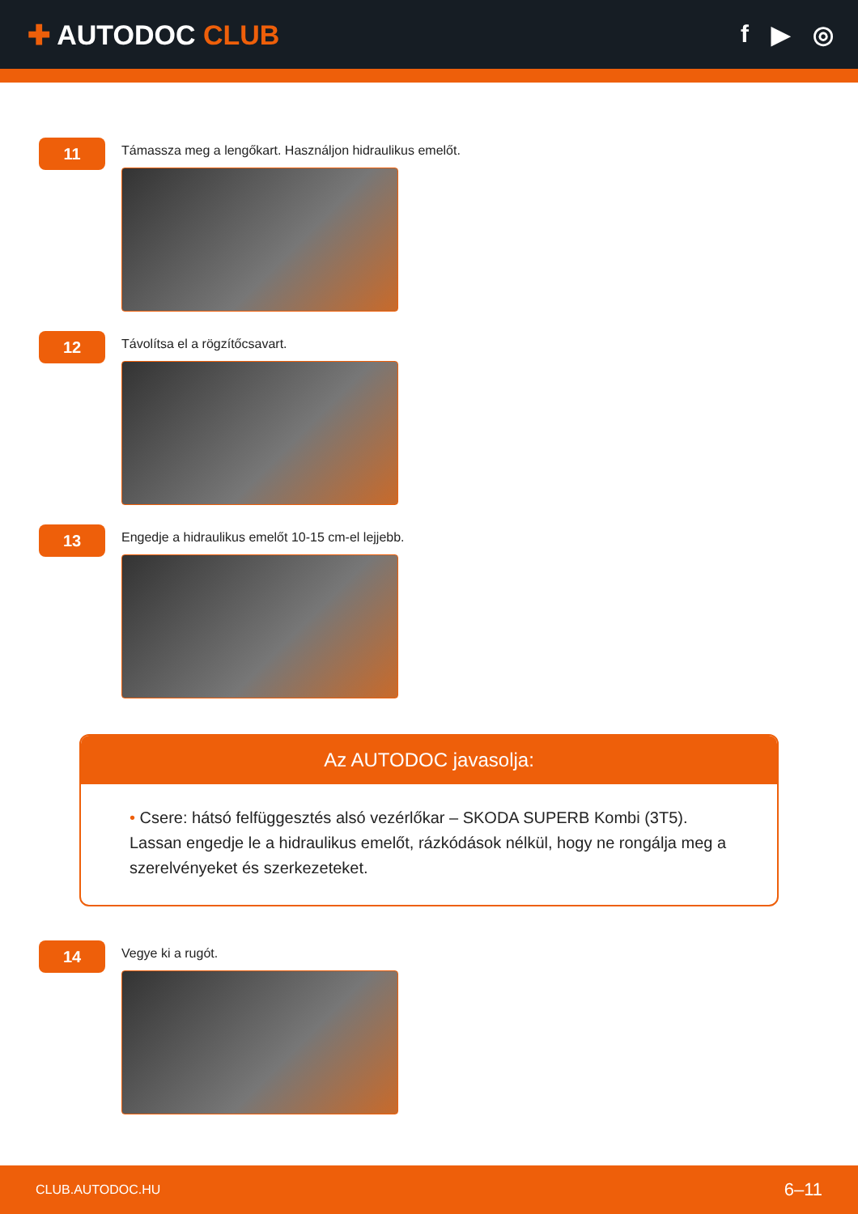✚ AUTODOC CLUB f ▶ ◎
11
Támassza meg a lengőkart. Használjon hidraulikus emelőt.
12
Távolítsa el a rögzítőcsavart.
13
Engedje a hidraulikus emelőt 10-15 cm-el lejjebb.
Az AUTODOC javasolja:
• Csere: hátsó felfüggesztés alsó vezérlőkar – SKODA SUPERB Kombi (3T5). Lassan engedje le a hidraulikus emelőt, rázkódások nélkül, hogy ne rongálja meg a szerelvényeket és szerkezeteket.
14
Vegye ki a rugót.
CLUB.AUTODOC.HU 6–11